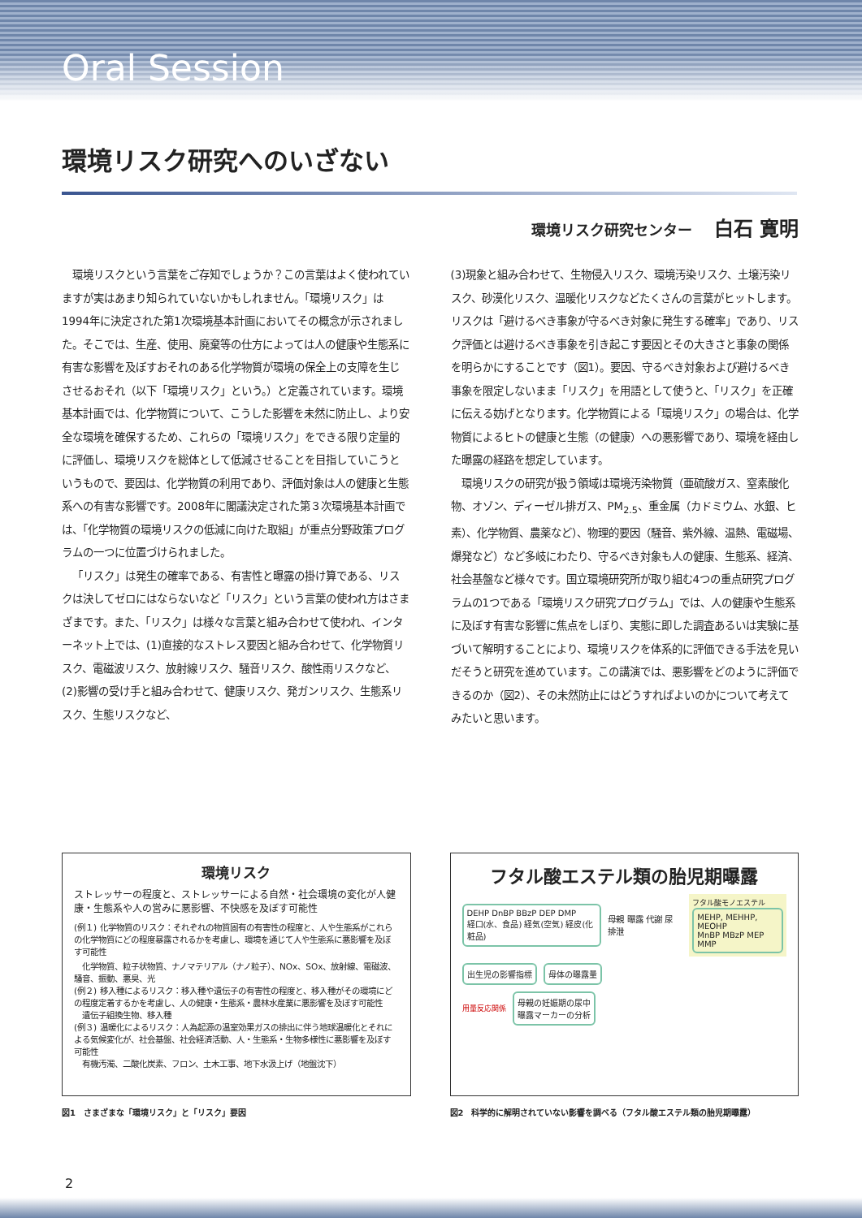Oral Session
環境リスク研究へのいざない
環境リスク研究センター 白石 寛明
環境リスクという言葉をご存知でしょうか？この言葉はよく使われていますが実はあまり知られていないかもしれません。「環境リスク」は1994年に決定された第1次環境基本計画においてその概念が示されました。そこでは、生産、使用、廃棄等の仕方によっては人の健康や生態系に有害な影響を及ぼすおそれのある化学物質が環境の保全上の支障を生じさせるおそれ（以下「環境リスク」という。）と定義されています。環境基本計画では、化学物質について、こうした影響を未然に防止し、より安全な環境を確保するため、これらの「環境リスク」をできる限り定量的に評価し、環境リスクを総体として低減させることを目指していこうというもので、要因は、化学物質の利用であり、評価対象は人の健康と生態系への有害な影響です。2008年に閣議決定された第３次環境基本計画では、「化学物質の環境リスクの低減に向けた取組」が重点分野政策プログラムの一つに位置づけられました。
「リスク」は発生の確率である、有害性と曝露の掛け算である、リスクは決してゼロにはならないなど「リスク」という言葉の使われ方はさまざまです。また、「リスク」は様々な言葉と組み合わせて使われ、インターネット上では、(1)直接的なストレス要因と組み合わせて、化学物質リスク、電磁波リスク、放射線リスク、騒音リスク、酸性雨リスクなど、(2)影響の受け手と組み合わせて、健康リスク、発ガンリスク、生態系リスク、生態リスクなど、
(3)現象と組み合わせて、生物侵入リスク、環境汚染リスク、土壌汚染リスク、砂漠化リスク、温暖化リスクなどたくさんの言葉がヒットします。リスクは「避けるべき事象が守るべき対象に発生する確率」であり、リスク評価とは避けるべき事象を引き起こす要因とその大きさと事象の関係を明らかにすることです（図1）。要因、守るべき対象および避けるべき事象を限定しないまま「リスク」を用語として使うと、「リスク」を正確に伝える妨げとなります。化学物質による「環境リスク」の場合は、化学物質によるヒトの健康と生態（の健康）への悪影響であり、環境を経由した曝露の経路を想定しています。
環境リスクの研究が扱う領域は環境汚染物質（亜硫酸ガス、窒素酸化物、オゾン、ディーゼル排ガス、PM<sub>2.5</sub>、重金属（カドミウム、水銀、ヒ素）、化学物質、農薬など）、物理的要因（騒音、紫外線、温熱、電磁場、爆発など）など多岐にわたり、守るべき対象も人の健康、生態系、経済、社会基盤など様々です。国立環境研究所が取り組む4つの重点研究プログラムの1つである「環境リスク研究プログラム」では、人の健康や生態系に及ぼす有害な影響に焦点をしぼり、実態に即した調査あるいは実験に基づいて解明することにより、環境リスクを体系的に評価できる手法を見いだそうと研究を進めています。この講演では、悪影響をどのように評価できるのか（図2）、その未然防止にはどうすればよいのかについて考えてみたいと思います。
環境リスク
ストレッサーの程度と、ストレッサーによる自然・社会環境の変化が人健康・生態系や人の営みに悪影響、不快感を及ぼす可能性
(例１) 化学物質のリスク：それぞれの物質固有の有害性の程度と、人や生態系がこれらの化学物質にどの程度暴露されるかを考慮し、環境を通じて人や生態系に悪影響を及ぼす可能性
　化学物質、粒子状物質、ナノマテリアル（ナノ粒子）、NOx、SOx、放射線、電磁波、騒音、振動、悪臭、光
(例２) 移入種によるリスク：移入種や遺伝子の有害性の程度と、移入種がその環境にどの程度定着するかを考慮し、人の健康・生態系・農林水産業に悪影響を及ぼす可能性
　遺伝子組換生物、移入種
(例３) 温暖化によるリスク：人為起源の温室効果ガスの排出に伴う地球温暖化とそれによる気候変化が、社会基盤、社会経済活動、人・生態系・生物多様性に悪影響を及ぼす可能性
　有機汚濁、二酸化炭素、フロン、土木工事、地下水汲上げ（地盤沈下）
図1　さまざまな「環境リスク」と「リスク」要因
フタル酸エステル類の胎児期曝露
DEHP DnBP BBzP DEP DMP
経口(水、食品) 経気(空気) 経皮(化粧品)
母親 曝露 代謝 尿 排泄
フタル酸モノエステル
MEHP, MEHHP, MEOHP
MnBP MBzP MEP MMP
出生児の影響指標 母体の曝露量
用量反応関係 母親の妊娠期の尿中
曝露マーカーの分析
図2　科学的に解明されていない影響を調べる（フタル酸エステル類の胎児期曝露）
2